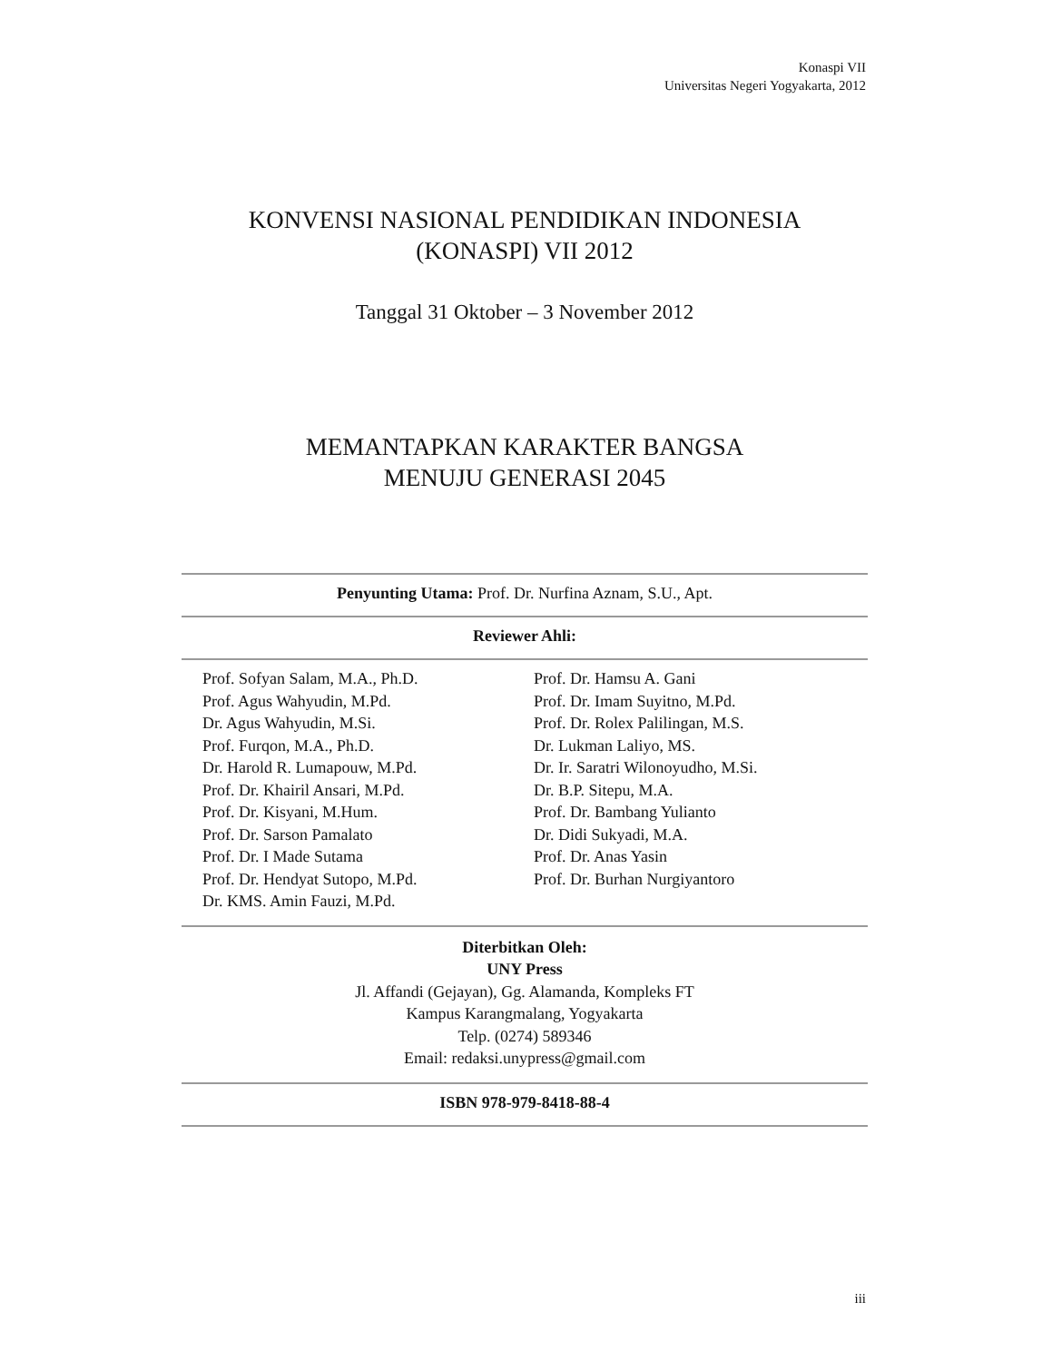Konaspi VII
Universitas Negeri Yogyakarta, 2012
KONVENSI NASIONAL PENDIDIKAN INDONESIA
(KONASPI) VII 2012
Tanggal 31 Oktober – 3 November 2012
MEMANTAPKAN KARAKTER BANGSA
MENUJU GENERASI 2045
Penyunting Utama: Prof. Dr. Nurfina Aznam, S.U., Apt.
Reviewer Ahli:
Prof. Sofyan Salam, M.A., Ph.D.
Prof. Agus Wahyudin, M.Pd.
Dr. Agus Wahyudin, M.Si.
Prof. Furqon, M.A., Ph.D.
Dr. Harold R. Lumapouw, M.Pd.
Prof. Dr. Khairil Ansari, M.Pd.
Prof. Dr. Kisyani, M.Hum.
Prof. Dr. Sarson Pamalato
Prof. Dr. I Made Sutama
Prof. Dr. Hendyat Sutopo, M.Pd.
Dr. KMS. Amin Fauzi, M.Pd.
Prof. Dr. Hamsu A. Gani
Prof. Dr. Imam Suyitno, M.Pd.
Prof. Dr. Rolex Palilingan, M.S.
Dr. Lukman Laliyo, MS.
Dr. Ir. Saratri Wilonoyudho, M.Si.
Dr. B.P. Sitepu, M.A.
Prof. Dr. Bambang Yulianto
Dr. Didi Sukyadi, M.A.
Prof. Dr. Anas Yasin
Prof. Dr. Burhan Nurgiyantoro
Diterbitkan Oleh:
UNY Press
Jl. Affandi (Gejayan), Gg. Alamanda, Kompleks FT
Kampus Karangmalang, Yogyakarta
Telp. (0274) 589346
Email: redaksi.unypress@gmail.com
ISBN 978-979-8418-88-4
iii